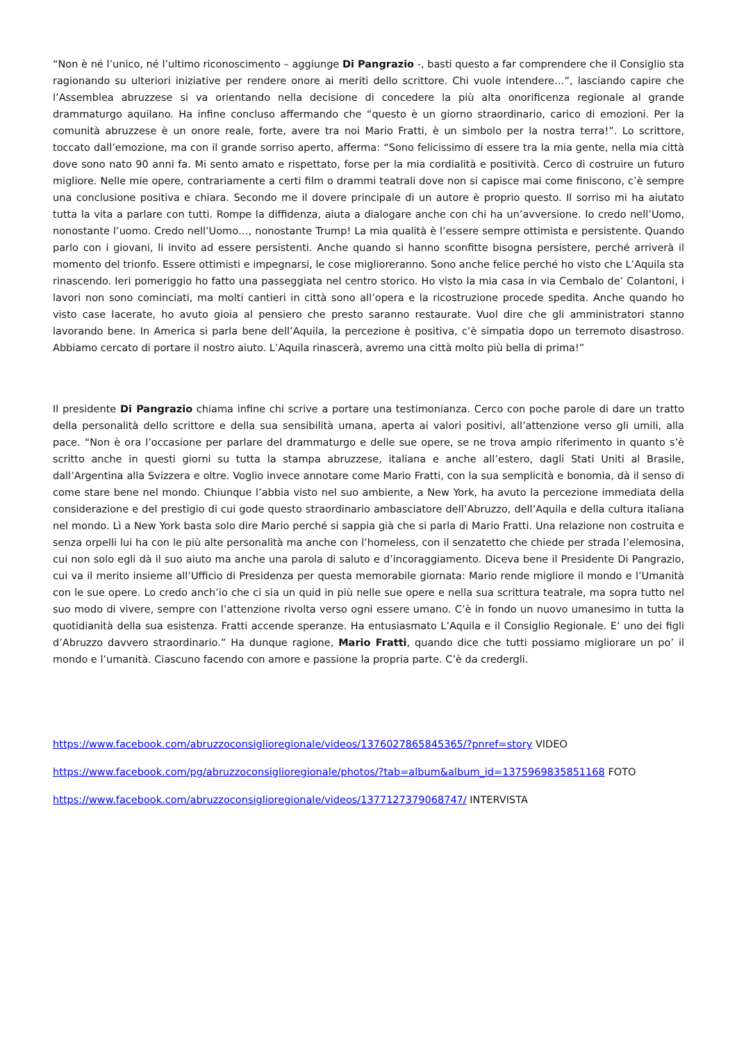“Non è né l’unico, né l’ultimo riconoscimento – aggiunge Di Pangrazio -, basti questo a far comprendere che il Consiglio sta ragionando su ulteriori iniziative per rendere onore ai meriti dello scrittore. Chi vuole intendere…”, lasciando capire che l’Assemblea abruzzese si va orientando nella decisione di concedere la più alta onorificenza regionale al grande drammaturgo aquilano. Ha infine concluso affermando che “questo è un giorno straordinario, carico di emozioni. Per la comunità abruzzese è un onore reale, forte, avere tra noi Mario Fratti, è un simbolo per la nostra terra!”. Lo scrittore, toccato dall’emozione, ma con il grande sorriso aperto, afferma: “Sono felicissimo di essere tra la mia gente, nella mia città dove sono nato 90 anni fa. Mi sento amato e rispettato, forse per la mia cordialità e positività. Cerco di costruire un futuro migliore. Nelle mie opere, contrariamente a certi film o drammi teatrali dove non si capisce mai come finiscono, c’è sempre una conclusione positiva e chiara. Secondo me il dovere principale di un autore è proprio questo. Il sorriso mi ha aiutato tutta la vita a parlare con tutti. Rompe la diffidenza, aiuta a dialogare anche con chi ha un’avversione. Io credo nell’Uomo, nonostante l’uomo. Credo nell’Uomo…, nonostante Trump! La mia qualità è l’essere sempre ottimista e persistente. Quando parlo con i giovani, li invito ad essere persistenti. Anche quando si hanno sconfitte bisogna persistere, perché arriverà il momento del trionfo. Essere ottimisti e impegnarsi, le cose miglioreranno. Sono anche felice perché ho visto che L’Aquila sta rinascendo. Ieri pomeriggio ho fatto una passeggiata nel centro storico. Ho visto la mia casa in via Cembalo de’ Colantoni, i lavori non sono cominciati, ma molti cantieri in città sono all’opera e la ricostruzione procede spedita. Anche quando ho visto case lacerate, ho avuto gioia al pensiero che presto saranno restaurate. Vuol dire che gli amministratori stanno lavorando bene. In America si parla bene dell’Aquila, la percezione è positiva, c’è simpatia dopo un terremoto disastroso. Abbiamo cercato di portare il nostro aiuto. L’Aquila rinascerà, avremo una città molto più bella di prima!”
Il presidente Di Pangrazio chiama infine chi scrive a portare una testimonianza. Cerco con poche parole di dare un tratto della personalità dello scrittore e della sua sensibilità umana, aperta ai valori positivi, all’attenzione verso gli umili, alla pace. “Non è ora l’occasione per parlare del drammaturgo e delle sue opere, se ne trova ampio riferimento in quanto s’è scritto anche in questi giorni su tutta la stampa abruzzese, italiana e anche all’estero, dagli Stati Uniti al Brasile, dall’Argentina alla Svizzera e oltre. Voglio invece annotare come Mario Fratti, con la sua semplicità e bonomia, dà il senso di come stare bene nel mondo. Chiunque l’abbia visto nel suo ambiente, a New York, ha avuto la percezione immediata della considerazione e del prestigio di cui gode questo straordinario ambasciatore dell’Abruzzo, dell’Aquila e della cultura italiana nel mondo. Lì a New York basta solo dire Mario perché si sappia già che si parla di Mario Fratti. Una relazione non costruita e senza orpelli lui ha con le più alte personalità ma anche con l’homeless, con il senzatetto che chiede per strada l’elemosina, cui non solo egli dà il suo aiuto ma anche una parola di saluto e d’incoraggiamento. Diceva bene il Presidente Di Pangrazio, cui va il merito insieme all’Ufficio di Presidenza per questa memorabile giornata: Mario rende migliore il mondo e l’Umanità con le sue opere. Lo credo anch’io che ci sia un quid in più nelle sue opere e nella sua scrittura teatrale, ma sopra tutto nel suo modo di vivere, sempre con l’attenzione rivolta verso ogni essere umano. C’è in fondo un nuovo umanesimo in tutta la quotidianità della sua esistenza. Fratti accende speranze. Ha entusiasmato L’Aquila e il Consiglio Regionale. E’ uno dei figli d’Abruzzo davvero straordinario.” Ha dunque ragione, Mario Fratti, quando dice che tutti possiamo migliorare un po’ il mondo e l’umanità. Ciascuno facendo con amore e passione la propria parte. C’è da credergli.
https://www.facebook.com/abruzzoconsiglioregionale/videos/1376027865845365/?pnref=story VIDEO
https://www.facebook.com/pg/abruzzoconsiglioregionale/photos/?tab=album&album_id=1375969835851168 FOTO
https://www.facebook.com/abruzzoconsiglioregionale/videos/1377127379068747/ INTERVISTA